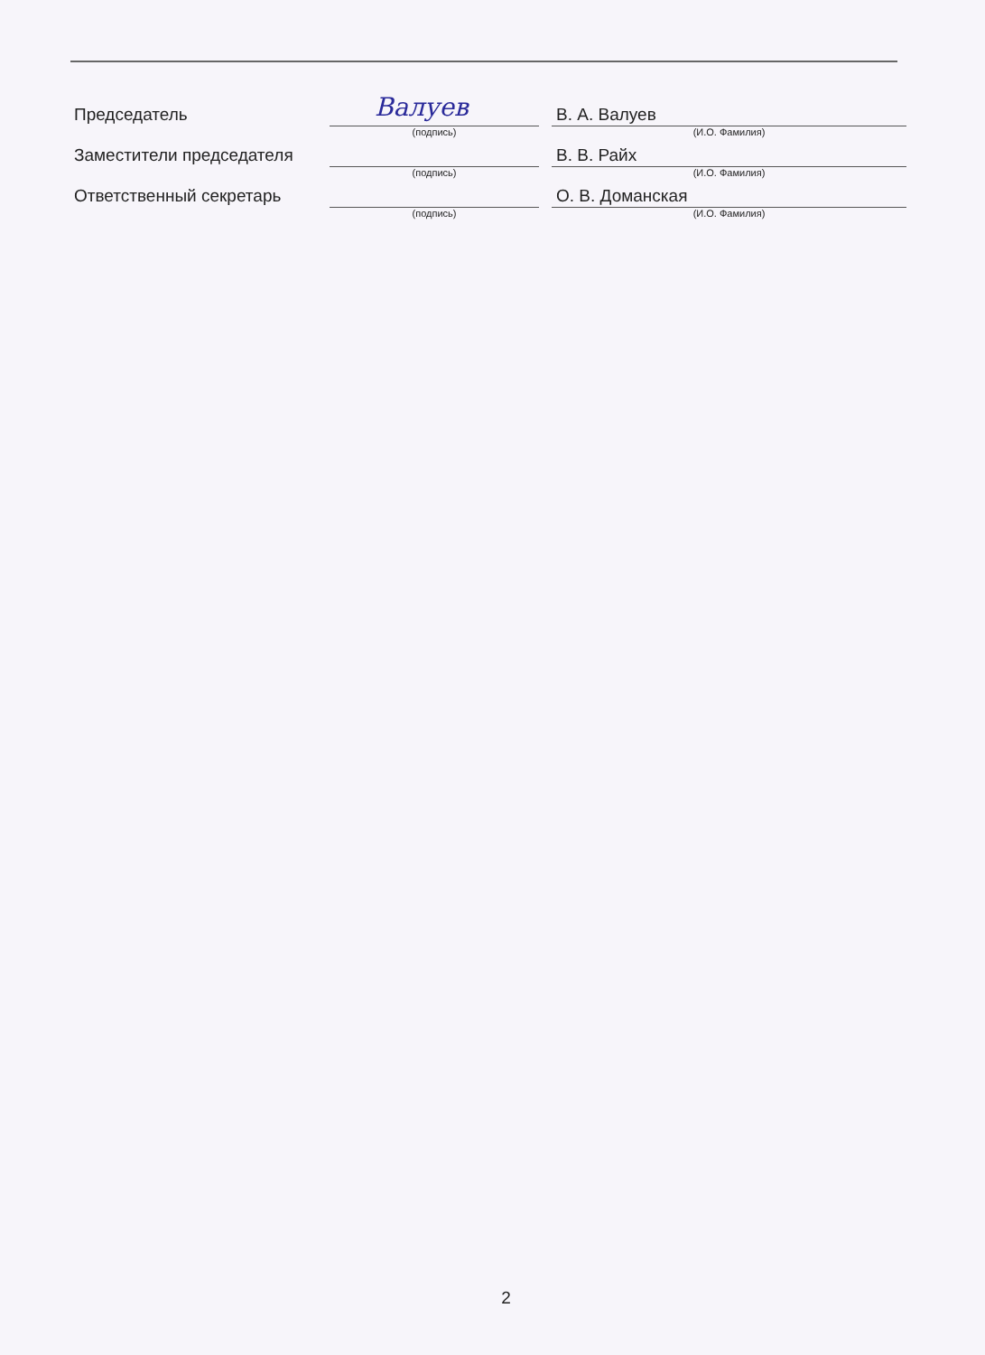Председатель
Валуев
(подпись)
В. А. Валуев
(И.О. Фамилия)
Заместители председателя
(подпись)
В. В. Райх
(И.О. Фамилия)
Ответственный секретарь
(подпись)
О. В. Доманская
(И.О. Фамилия)
2